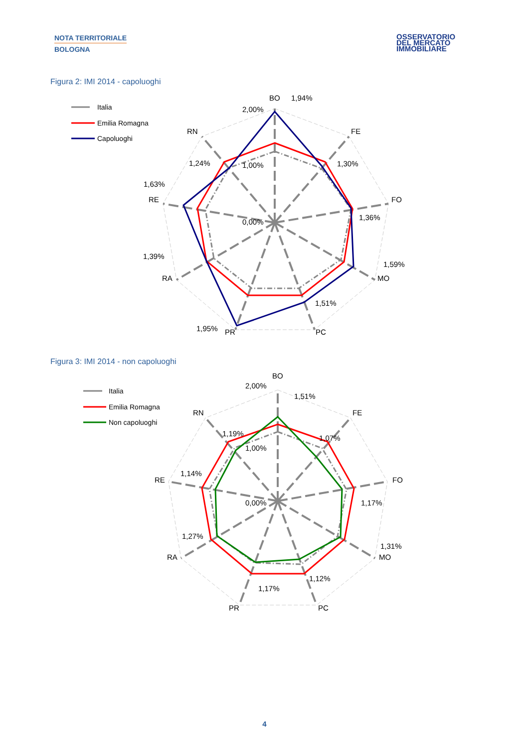NOTA TERRITORIALE
BOLOGNA
OSSERVATORIO
DEL MERCATO
IMMOBILIARE
Figura 2: IMI 2014 - capoluoghi
BO
1,94%
2,00%
FE
RN
1,30%
1,24%
1,00%
1,63%
RE
FO
1,36%
0,00%
1,39%
1,59%
RA
MO
1,51%
1,95%
PR
PC
Italia
Emilia Romagna
Capoluoghi
Figura 3: IMI 2014 - non capoluoghi
BO
2,00%
1,51%
FE
RN
1,19%
1,07%
1,00%
1,14%
RE
FO
1,17%
0,00%
1,27%
1,31%
RA
MO
1,12%
1,17%
PR
PC
Italia
Emilia Romagna
Non capoluoghi
4